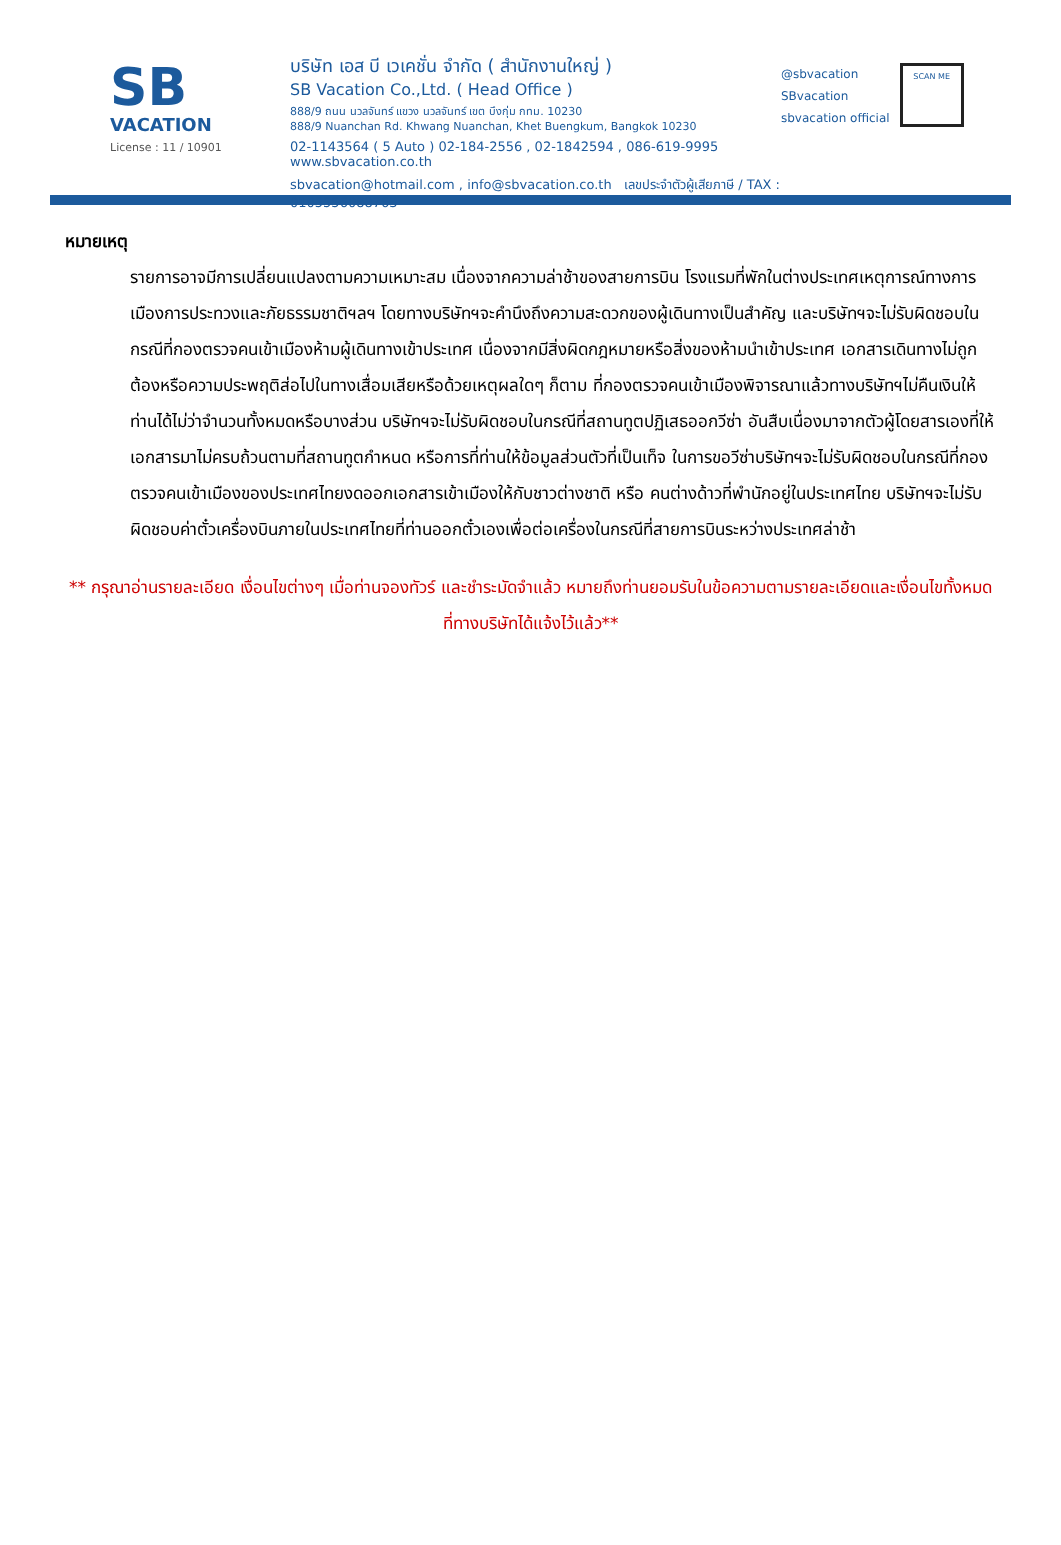SB
VACATION
License : 11 / 10901
บริษัท เอส บี เวเคชั่น จำกัด ( สำนักงานใหญ่ )
SB Vacation Co.,Ltd. ( Head Office )
888/9 ถนน นวลจันทร์ แขวง นวลจันทร์ เขต บึงกุ่ม กทม. 10230
888/9 Nuanchan Rd. Khwang Nuanchan, Khet Buengkum, Bangkok 10230
02-1143564 ( 5 Auto ) 02-184-2556 , 02-1842594 , 086-619-9995 www.sbvacation.co.th
sbvacation@hotmail.com , info@sbvacation.co.th เลขประจำตัวผู้เสียภาษี / TAX : 0105556088763
@sbvacation
SBvacation
sbvacation official
SCAN ME
หมายเหตุ
รายการอาจมีการเปลี่ยนแปลงตามความเหมาะสม เนื่องจากความล่าช้าของสายการบิน โรงแรมที่พักในต่างประเทศเหตุการณ์ทางการเมืองการประทวงและภัยธรรมชาติฯลฯ โดยทางบริษัทฯจะคำนึงถึงความสะดวกของผู้เดินทางเป็นสำคัญ และบริษัทฯจะไม่รับผิดชอบในกรณีที่กองตรวจคนเข้าเมืองห้ามผู้เดินทางเข้าประเทศ เนื่องจากมีสิ่งผิดกฎหมายหรือสิ่งของห้ามนำเข้าประเทศ เอกสารเดินทางไม่ถูกต้องหรือความประพฤติส่อไปในทางเสื่อมเสียหรือด้วยเหตุผลใดๆ ก็ตาม ที่กองตรวจคนเข้าเมืองพิจารณาแล้วทางบริษัทฯไม่คืนเงินให้ท่านได้ไม่ว่าจำนวนทั้งหมดหรือบางส่วน บริษัทฯจะไม่รับผิดชอบในกรณีที่สถานทูตปฏิเสธออกวีซ่า อันสืบเนื่องมาจากตัวผู้โดยสารเองที่ให้เอกสารมาไม่ครบถ้วนตามที่สถานทูตกำหนด หรือการที่ท่านให้ข้อมูลส่วนตัวที่เป็นเท็จ ในการขอวีซ่าบริษัทฯจะไม่รับผิดชอบในกรณีที่กองตรวจคนเข้าเมืองของประเทศไทยงดออกเอกสารเข้าเมืองให้กับชาวต่างชาติ หรือ คนต่างด้าวที่พำนักอยู่ในประเทศไทย บริษัทฯจะไม่รับผิดชอบค่าตั๋วเครื่องบินภายในประเทศไทยที่ท่านออกตั๋วเองเพื่อต่อเครื่องในกรณีที่สายการบินระหว่างประเทศล่าช้า
** กรุณาอ่านรายละเอียด เงื่อนไขต่างๆ เมื่อท่านจองทัวร์ และชำระมัดจำแล้ว หมายถึงท่านยอมรับในข้อความตามรายละเอียดและเงื่อนไขทั้งหมดที่ทางบริษัทได้แจ้งไว้แล้ว**